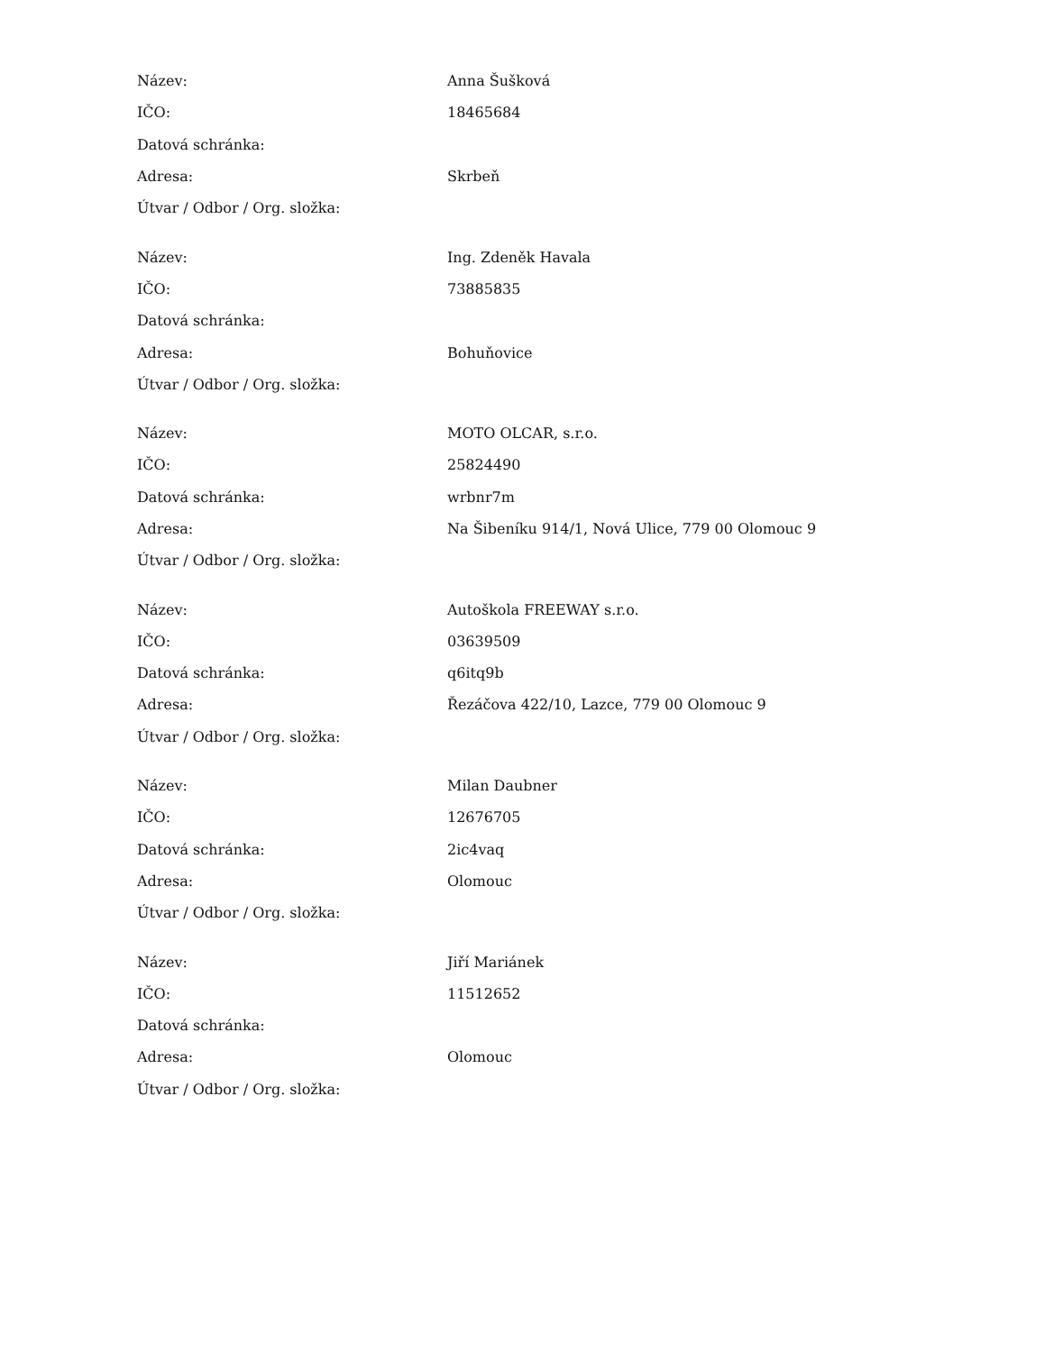| Název: | Anna Šušková |
| IČO: | 18465684 |
| Datová schránka: | |
| Adresa: | Skrbeň |
| Útvar / Odbor / Org. složka: | |
| Název: | Ing. Zdeněk Havala |
| IČO: | 73885835 |
| Datová schránka: | |
| Adresa: | Bohuňovice |
| Útvar / Odbor / Org. složka: | |
| Název: | MOTO OLCAR, s.r.o. |
| IČO: | 25824490 |
| Datová schránka: | wrbnr7m |
| Adresa: | Na Šibeníku 914/1, Nová Ulice, 779 00 Olomouc 9 |
| Útvar / Odbor / Org. složka: | |
| Název: | Autoškola FREEWAY s.r.o. |
| IČO: | 03639509 |
| Datová schránka: | q6itq9b |
| Adresa: | Řezáčova 422/10, Lazce, 779 00 Olomouc 9 |
| Útvar / Odbor / Org. složka: | |
| Název: | Milan Daubner |
| IČO: | 12676705 |
| Datová schránka: | 2ic4vaq |
| Adresa: | Olomouc |
| Útvar / Odbor / Org. složka: | |
| Název: | Jiří Mariánek |
| IČO: | 11512652 |
| Datová schránka: | |
| Adresa: | Olomouc |
| Útvar / Odbor / Org. složka: | |